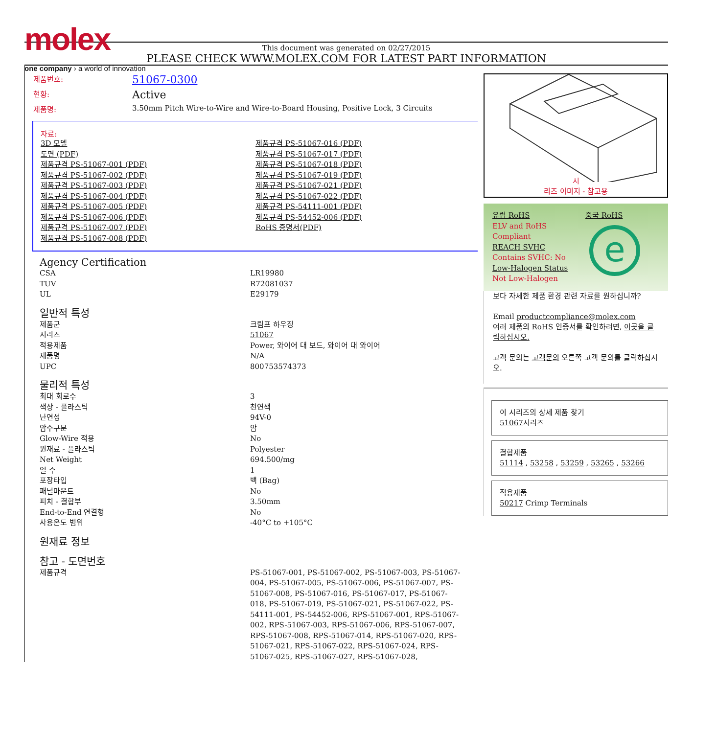molex
one company › a world of innovation
This document was generated on 02/27/2015
PLEASE CHECK WWW.MOLEX.COM FOR LATEST PART INFORMATION
| 제품번호: | 51067-0300 |
| 현황: | Active |
| 제품명: | 3.50mm Pitch Wire-to-Wire and Wire-to-Board Housing, Positive Lock, 3 Circuits |
자료:
3D 모델
도면 (PDF)
제품규격 PS-51067-001 (PDF)
제품규격 PS-51067-002 (PDF)
제품규격 PS-51067-003 (PDF)
제품규격 PS-51067-004 (PDF)
제품규격 PS-51067-005 (PDF)
제품규격 PS-51067-006 (PDF)
제품규격 PS-51067-007 (PDF)
제품규격 PS-51067-008 (PDF)
제품규격 PS-51067-016 (PDF)
제품규격 PS-51067-017 (PDF)
제품규격 PS-51067-018 (PDF)
제품규격 PS-51067-019 (PDF)
제품규격 PS-51067-021 (PDF)
제품규격 PS-51067-022 (PDF)
제품규격 PS-54111-001 (PDF)
제품규격 PS-54452-006 (PDF)
RoHS 증명서(PDF)
Agency Certification
| CSA | LR19980 |
| TUV | R72081037 |
| UL | E29179 |
일반적 특성
| 제품군 | 크림프 하우징 |
| 시리즈 | 51067 |
| 적용제품 | Power, 와이어 대 보드, 와이어 대 와이어 |
| 제품명 | N/A |
| UPC | 800753574373 |
물리적 특성
| 최대 회로수 | 3 |
| 색상 - 플라스틱 | 천연색 |
| 난연성 | 94V-0 |
| 암수구분 | 암 |
| Glow-Wire 적용 | No |
| 원재료 - 플라스틱 | Polyester |
| Net Weight | 694.500/mg |
| 열 수 | 1 |
| 포장타입 | 백 (Bag) |
| 패널마운트 | No |
| 피치 - 결합부 | 3.50mm |
| End-to-End 연결형 | No |
| 사용온도 범위 | -40°C to +105°C |
원재료 정보
참고 - 도면번호
| 제품규격 | PS-51067-001, PS-51067-002, PS-51067-003, PS-51067-004, PS-51067-005, PS-51067-006, PS-51067-007, PS-51067-008, PS-51067-016, PS-51067-017, PS-51067-018, PS-51067-019, PS-51067-021, PS-51067-022, PS-54111-001, PS-54452-006, RPS-51067-001, RPS-51067-002, RPS-51067-003, RPS-51067-006, RPS-51067-007, RPS-51067-008, RPS-51067-014, RPS-51067-020, RPS-51067-021, RPS-51067-022, RPS-51067-024, RPS-51067-025, RPS-51067-027, RPS-51067-028, |
시
리즈 이미지 - 참고용
유럽 RoHS
ELV and RoHS
Compliant
REACH SVHC
Contains SVHC: No
Low-Halogen Status
Not Low-Halogen
중국 RoHS
e
보다 자세한 제품 환경 관련 자료를 원하십니까?
Email productcompliance@molex.com
여러 제품의 RoHS 인증서를 확인하려면, 이곳을 클릭하십시오.
고객 문의는 고객문의 오른쪽 고객 문의를 클릭하십시오.
이 시리즈의 상세 제품 찾기
51067시리즈
결합제품
51114 , 53258 , 53259 , 53265 , 53266
적용제품
50217 Crimp Terminals